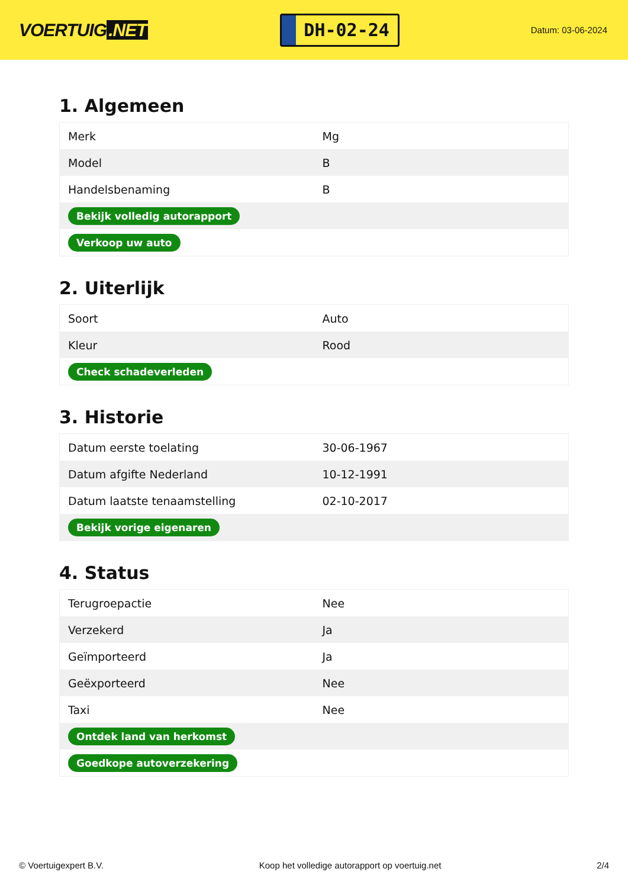VOERTUIG.NET
DH-02-24
Datum: 03-06-2024
1. Algemeen
| Merk | Mg |
| Model | B |
| Handelsbenaming | B |
| Bekijk volledig autorapport | |
| Verkoop uw auto | |
2. Uiterlijk
| Soort | Auto |
| Kleur | Rood |
| Check schadeverleden | |
3. Historie
| Datum eerste toelating | 30-06-1967 |
| Datum afgifte Nederland | 10-12-1991 |
| Datum laatste tenaamstelling | 02-10-2017 |
| Bekijk vorige eigenaren | |
4. Status
| Terugroepactie | Nee |
| Verzekerd | Ja |
| Geïmporteerd | Ja |
| Geëxporteerd | Nee |
| Taxi | Nee |
| Ontdek land van herkomst | |
| Goedkope autoverzekering | |
© Voertuigexpert B.V. Koop het volledige autorapport op voertuig.net 2/4